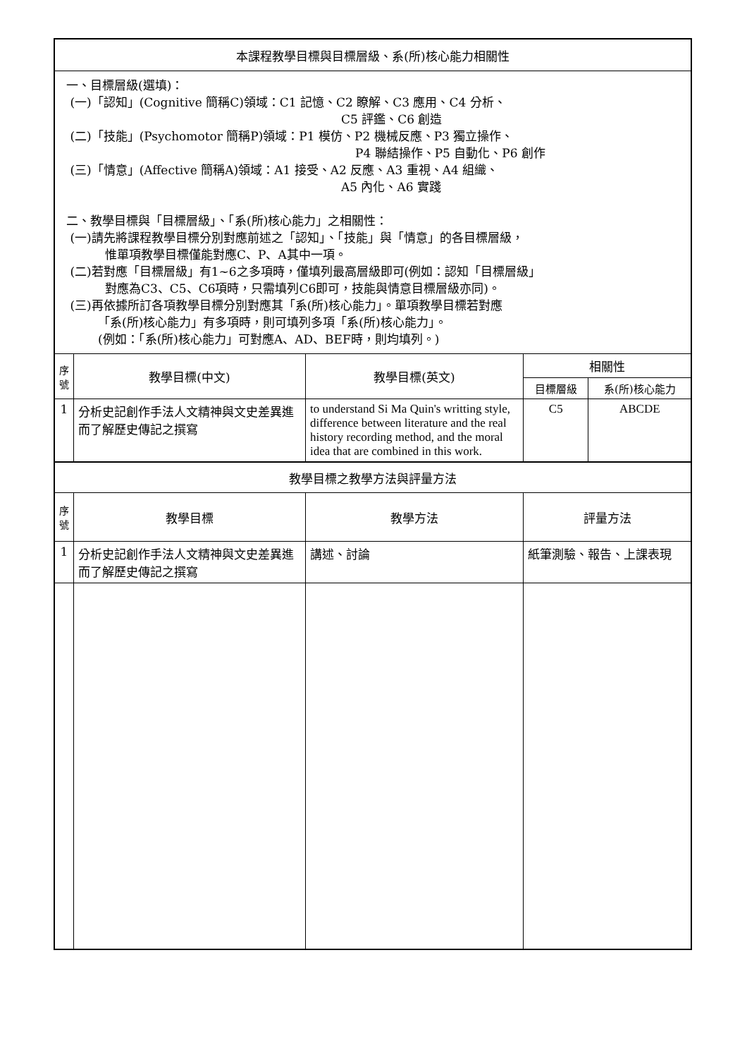| 本課程教學目標與目標層級、系(所)核心能力相關性 | | | | |
| 一、目標層級(選填)： (一)「認知」(Cognitive 簡稱C)領域：C1 記憶、C2 瞭解、C3 應用、C4 分析、 C5 評鑑、C6 創造 (二)「技能」(Psychomotor 簡稱P)領域：P1 模仿、P2 機械反應、P3 獨立操作、 P4 聯結操作、P5 自動化、P6 創作 (三)「情意」(Affective 簡稱A)領域：A1 接受、A2 反應、A3 重視、A4 組織、 A5 內化、A6 實踐 二、教學目標與「目標層級」、「系(所)核心能力」之相關性： (一)請先將課程教學目標分別對應前述之「認知」、「技能」與「情意」的各目標層級， 惟單項教學目標僅能對應C、P、A其中一項。 (二)若對應「目標層級」有1~6之多項時，僅填列最高層級即可(例如：認知「目標層級」 對應為C3、C5、C6項時，只需填列C6即可，技能與情意目標層級亦同)。 (三)再依據所訂各項教學目標分別對應其「系(所)核心能力」。單項教學目標若對應 「系(所)核心能力」有多項時，則可填列多項「系(所)核心能力」。 (例如：「系(所)核心能力」可對應A、AD、BEF時，則均填列。) | | | | |
| 序 號 | 教學目標(中文) | 教學目標(英文) | 相關性 | |
| | | | 目標層級 | 系(所)核心能力 |
| 1 | 分析史記創作手法人文精神與文史差異進而了解歷史傳記之撰寫 | to understand Si Ma Quin's writting style, difference between literature and the real history recording method, and the moral idea that are combined in this work. | C5 | ABCDE |
| 教學目標之教學方法與評量方法 | | | | |
| 序 號 | 教學目標 | 教學方法 | 評量方法 | |
| 1 | 分析史記創作手法人文精神與文史差異進而了解歷史傳記之撰寫 | 講述、討論 | 紙筆測驗、報告、上課表現 | |